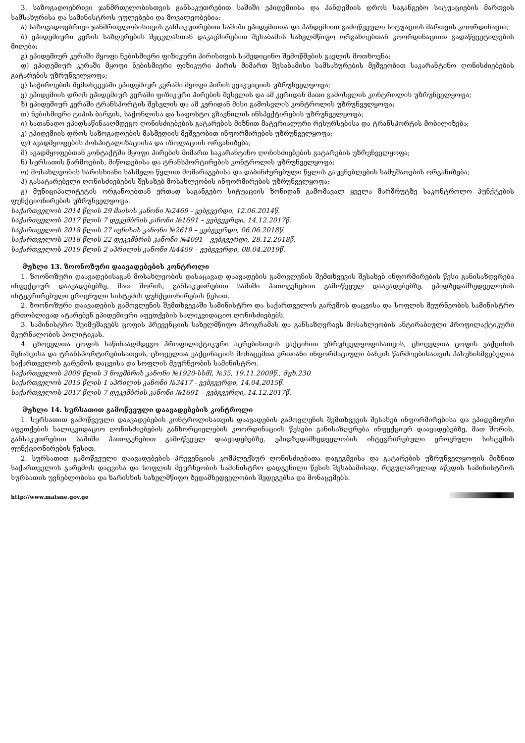3. საზოგადოებრივი ჯანმრთელობისთვის განსაკუთრებით საშიში ეპიდემიისა და პანდემიის დროს საგანგებო სიტუაციების მართვის სამსახურისა და სამინისტროს უფლებები და მოვალეობებია:
ა) საზოგადოებრივი ჯანმრთელობისთვის განსაკუთრებით საშიში ეპიდემიითა და პანდემიით გამოწვეული სიტუაციის მართვის კოორდინაცია;
ბ) ეპიდემიური კერის საზღვრების შეცვლასთან დაკავშირებით შესაბამის სახელმწიფო ორგანოებთან კოორდინაციით გადაწყვეტილების მიღება;
გ) ეპიდემიურ კერაში მყოფი ნებისმიერი ფიზიკური პირისთვის სამედიცინო შემოწმების გავლის მოთხოვნა;
დ) ეპიდემიურ კერაში მყოფი ნებისმიერი ფიზიკური პირის მიმართ შესაბამისი სამსახურების მეშვეობით საკარანტინო ღონისძიებების გატარების უზრუნველყოფა;
ე) საჭიროების შემთხვევაში ეპიდემიურ კერაში მყოფი პირის ევაკუაციის უზრუნველყოფა;
ვ) ეპიდემიის დროს ეპიდემიურ კერაში ფიზიკური პირების შესვლის და ამ კერიდან მათი გამოსვლის კონტროლის უზრუნველყოფა;
ზ) ეპიდემიურ კერაში ტრანსპორტის შესვლის და ამ კერიდან მისი გამოსვლის კონტროლის უზრუნველყოფა;
თ) ნებისმიერი ტიპის ბარგის, საქონლისა და საფოსტო გზავნილის ინსპექტირების უზრუნველყოფა;
ი) სათანადო ეპიდსაწინააღმდეგო ღონისძიებების გატარების მიზნით მატერიალური რესურსებისა და ტრანსპორტის მობილიზება;
კ) ეპიდემიის დროს საზოგადოების მასმედიის მეშვეობით ინფორმირების უზრუნველყოფა;
ლ) ავადმყოფების ჰოსპიტალიზაციისა და იზოლაციის ორგანიზება;
მ) ავადმყოფებთან კონტაქტში მყოფი პირების მიმართ საკარანტინო ღონისძიებების გატარების უზრუნველყოფა;
ნ) სურსათის წარმოების, მიწოდებისა და ტრანსპორტირების კონტროლის უზრუნველყოფა;
ო) მოსახლეობის ხარისხიანი სასმელი წყლით მომარაგებისა და დაბინძურებული წყლის გაუვნებლების სამუშაოების ორგანიზება;
პ) გასატარებელი ღონისძიებების შესახებ მოსახლეობის ინფორმირების უზრუნველყოფა;
ჟ) მუნიციპალიტეტის ორგანოებთან ერთად საგანგებო სიტუაციის ზონიდან გამომავალ ყველა მარშრუტზე საკონტროლო პუნქტების ფუნქციონირების უზრუნველყოფა.
საქართველოს 2014 წლის 29 მაისის კანონი №2469 - ვებგვერდი, 12.06.2014წ.
საქართველოს 2017 წლის 7 დეკემბრის კანონი №1691 – ვებგვერდი, 14.12.2017წ.
საქართველოს 2018 წლის 27 ივნისის კანონი №2619 – ვებგვერდი, 06.06.2018წ.
საქართველოს 2018 წლის 22 დეკემბრის კანონი №4091 – ვებგვერდი, 28.12.2018წ.
საქართველოს 2019 წლის 2 აპრილის კანონი №4409 – ვებგვერდი, 08.04.2019წ.
მუხლი 13. ზოონოზური დაავადებების კონტროლი
1. ზოონოზური დაავადებისაგან მოსახლეობის დასაცავად დაავადების გამოვლენის შემთხვევის შესახებ ინფორმირების წესი განისაზღვრება ინფექციურ დაავადებებზე, მათ შორის, განსაკუთრებით საშიში პათოგენებით გამოწვეულ დაავადებებზე, ეპიდზედამხედველობის ინტეგრირებული ეროვნული სისტემის ფუნქციონირების წესით.
2. ზოონოზური დაავადების გამოვლენის შემთხვევაში სამინისტრო და საქართველოს გარემოს დაცვისა და სოფლის მეურნეობის სამინისტრო ერთობლივად ატარებენ ეპიდემიური აფეთქების სალიკვიდაციო ღონისძიებებს.
3. სამინისტრო შეიმუშავებს ცოფის პრევენციის სახელმწიფო პროგრამას და განსაზღვრავს მოსახლეობის ანტირაბიული პროფილაქტიკური მკურნალობის პოლიტიკას.
4. ცხოველთა ცოფის საწინააღმდეგო პროფილაქტიკური აცრებისთვის ვაქცინით უზრუნველყოფისათვის, ცხოველთა ცოფის ვაქცინის შენახვისა და ტრანსპორტირებისათვის, ცხოველთა ვაქცინაციის მონაცემთა ერთიანი ინფორმაციული ბანკის წარმოებისათვის პასუხისმგებელია საქართველოს გარემოს დაცვისა და სოფლის მეურნეობის სამინისტრო.
საქართველოს 2009 წლის 3 ნოემბრის კანონი №1920-სსმI, №35, 19.11.2009წ., მუხ.230
საქართველოს 2015 წლის 1 აპრილის კანონი №3417 - ვებგვერდი, 14,04,2015წ.
საქართველოს 2017 წლის 7 დეკემბრის კანონი №1691 – ვებგვერდი, 14.12.2017წ.
მუხლი 14. სურსათით გამოწვეული დაავადებების კონტროლი
1. სურსათით გამოწვეული დაავადებების კონტროლისათვის დაავადების გამოვლენის შემთხვევის შესახებ ინფორმირებისა და ეპიდემიური აფეთქების სალიკვიდაციო ღონისძიებების განხორციელების კოორდინაციის წესები განისაზღვრება ინფექციურ დაავადებებზე, მათ შორის, განსაკუთრებით საშიში პათოგენებით გამოწვეულ დაავადებებზე, ეპიდზედამხედველობის ინტეგრირებული ეროვნული სისტემის ფუნქციონირების წესით.
2. სურსათით გამოწვეული დაავადებების პრევენციის კომპლექსურ ღონისძიებათა დაგეგმვისა და გატარების უზრუნველყოფის მიზნით საქართველოს გარემოს დაცვისა და სოფლის მეურნეობის სამინისტრო დადგენილი წესის შესაბამისად, რეგულარულად აწვდის სამინისტროს სურსათის უვნებლობისა და ხარისხის სახელმწიფო ზედამხედველობის შედეგებსა და მონაცემებს.
http://www.matsne.gov.ge